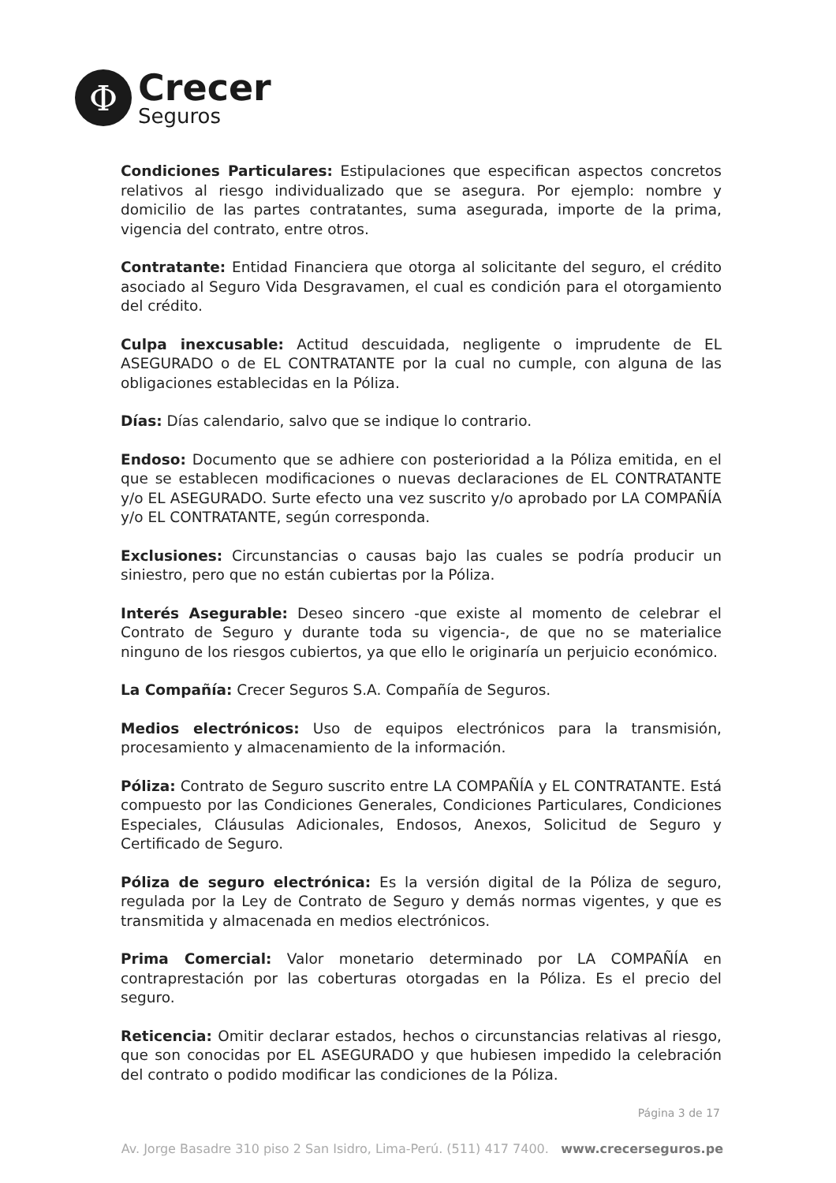Φ
Crecer
Seguros
Condiciones Particulares: Estipulaciones que especifican aspectos concretos relativos al riesgo individualizado que se asegura. Por ejemplo: nombre y domicilio de las partes contratantes, suma asegurada, importe de la prima, vigencia del contrato, entre otros.
Contratante: Entidad Financiera que otorga al solicitante del seguro, el crédito asociado al Seguro Vida Desgravamen, el cual es condición para el otorgamiento del crédito.
Culpa inexcusable: Actitud descuidada, negligente o imprudente de EL ASEGURADO o de EL CONTRATANTE por la cual no cumple, con alguna de las obligaciones establecidas en la Póliza.
Días: Días calendario, salvo que se indique lo contrario.
Endoso: Documento que se adhiere con posterioridad a la Póliza emitida, en el que se establecen modificaciones o nuevas declaraciones de EL CONTRATANTE y/o EL ASEGURADO. Surte efecto una vez suscrito y/o aprobado por LA COMPAÑÍA y/o EL CONTRATANTE, según corresponda.
Exclusiones: Circunstancias o causas bajo las cuales se podría producir un siniestro, pero que no están cubiertas por la Póliza.
Interés Asegurable: Deseo sincero -que existe al momento de celebrar el Contrato de Seguro y durante toda su vigencia-, de que no se materialice ninguno de los riesgos cubiertos, ya que ello le originaría un perjuicio económico.
La Compañía: Crecer Seguros S.A. Compañía de Seguros.
Medios electrónicos: Uso de equipos electrónicos para la transmisión, procesamiento y almacenamiento de la información.
Póliza: Contrato de Seguro suscrito entre LA COMPAÑÍA y EL CONTRATANTE. Está compuesto por las Condiciones Generales, Condiciones Particulares, Condiciones Especiales, Cláusulas Adicionales, Endosos, Anexos, Solicitud de Seguro y Certificado de Seguro.
Póliza de seguro electrónica: Es la versión digital de la Póliza de seguro, regulada por la Ley de Contrato de Seguro y demás normas vigentes, y que es transmitida y almacenada en medios electrónicos.
Prima Comercial: Valor monetario determinado por LA COMPAÑÍA en contraprestación por las coberturas otorgadas en la Póliza. Es el precio del seguro.
Reticencia: Omitir declarar estados, hechos o circunstancias relativas al riesgo, que son conocidas por EL ASEGURADO y que hubiesen impedido la celebración del contrato o podido modificar las condiciones de la Póliza.
Página 3 de 17
Av. Jorge Basadre 310 piso 2 San Isidro, Lima-Perú. (511) 417 7400. www.crecerseguros.pe